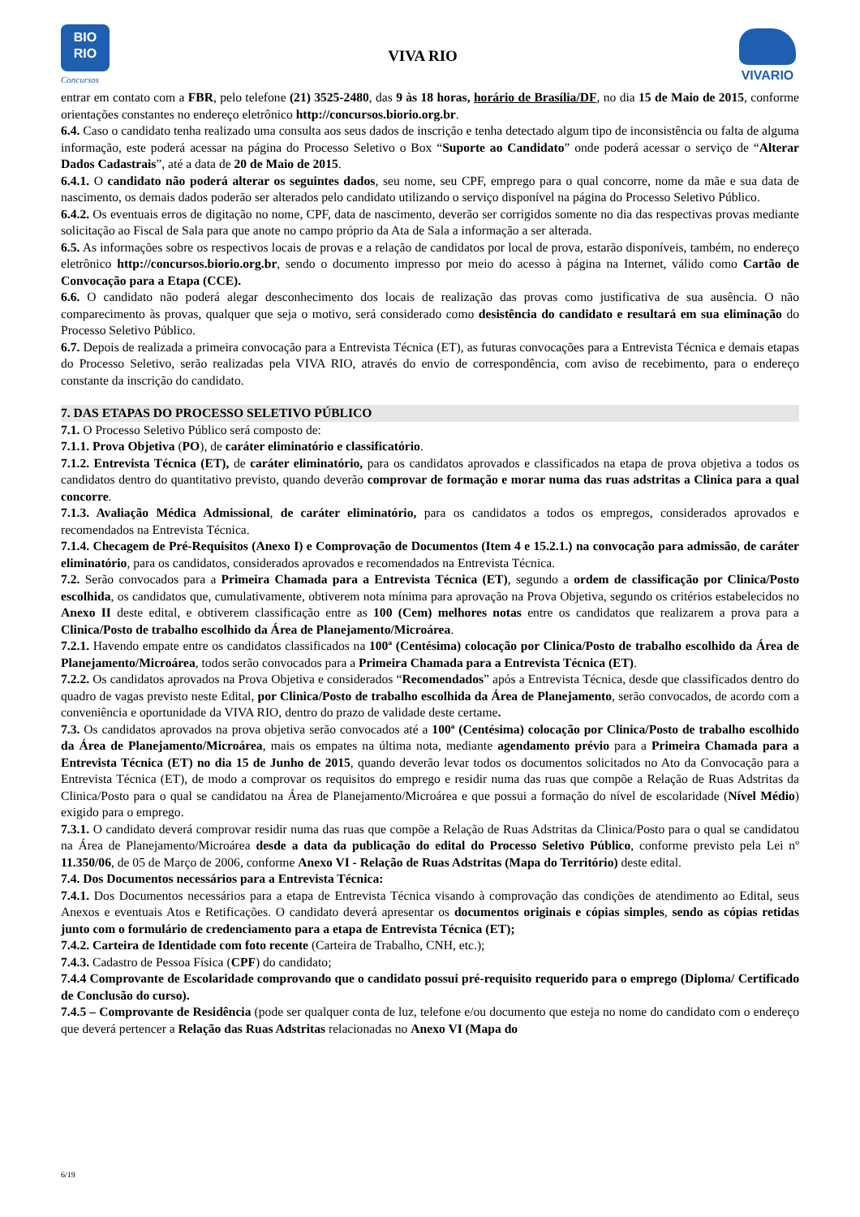BIO
RIO
Concursos
VIVA RIO
VIVARIO
entrar em contato com a FBR, pelo telefone (21) 3525-2480, das 9 às 18 horas, horário de Brasília/DF, no dia 15 de Maio de 2015, conforme orientações constantes no endereço eletrônico http://concursos.biorio.org.br.
6.4. Caso o candidato tenha realizado uma consulta aos seus dados de inscrição e tenha detectado algum tipo de inconsistência ou falta de alguma informação, este poderá acessar na página do Processo Seletivo o Box “Suporte ao Candidato” onde poderá acessar o serviço de “Alterar Dados Cadastrais”, até a data de 20 de Maio de 2015.
6.4.1. O candidato não poderá alterar os seguintes dados, seu nome, seu CPF, emprego para o qual concorre, nome da mãe e sua data de nascimento, os demais dados poderão ser alterados pelo candidato utilizando o serviço disponível na página do Processo Seletivo Público.
6.4.2. Os eventuais erros de digitação no nome, CPF, data de nascimento, deverão ser corrigidos somente no dia das respectivas provas mediante solicitação ao Fiscal de Sala para que anote no campo próprio da Ata de Sala a informação a ser alterada.
6.5. As informações sobre os respectivos locais de provas e a relação de candidatos por local de prova, estarão disponíveis, também, no endereço eletrônico http://concursos.biorio.org.br, sendo o documento impresso por meio do acesso à página na Internet, válido como Cartão de Convocação para a Etapa (CCE).
6.6. O candidato não poderá alegar desconhecimento dos locais de realização das provas como justificativa de sua ausência. O não comparecimento às provas, qualquer que seja o motivo, será considerado como desistência do candidato e resultará em sua eliminação do Processo Seletivo Público.
6.7. Depois de realizada a primeira convocação para a Entrevista Técnica (ET), as futuras convocações para a Entrevista Técnica e demais etapas do Processo Seletivo, serão realizadas pela VIVA RIO, através do envio de correspondência, com aviso de recebimento, para o endereço constante da inscrição do candidato.
7. DAS ETAPAS DO PROCESSO SELETIVO PÚBLICO
7.1. O Processo Seletivo Público será composto de:
7.1.1. Prova Objetiva (PO), de caráter eliminatório e classificatório.
7.1.2. Entrevista Técnica (ET), de caráter eliminatório, para os candidatos aprovados e classificados na etapa de prova objetiva a todos os candidatos dentro do quantitativo previsto, quando deverão comprovar de formação e morar numa das ruas adstritas a Clinica para a qual concorre.
7.1.3. Avaliação Médica Admissional, de caráter eliminatório, para os candidatos a todos os empregos, considerados aprovados e recomendados na Entrevista Técnica.
7.1.4. Checagem de Pré-Requisitos (Anexo I) e Comprovação de Documentos (Item 4 e 15.2.1.) na convocação para admissão, de caráter eliminatório, para os candidatos, considerados aprovados e recomendados na Entrevista Técnica.
7.2. Serão convocados para a Primeira Chamada para a Entrevista Técnica (ET), segundo a ordem de classificação por Clinica/Posto escolhida, os candidatos que, cumulativamente, obtiverem nota mínima para aprovação na Prova Objetiva, segundo os critérios estabelecidos no Anexo II deste edital, e obtiverem classificação entre as 100 (Cem) melhores notas entre os candidatos que realizarem a prova para a Clinica/Posto de trabalho escolhido da Área de Planejamento/Microárea.
7.2.1. Havendo empate entre os candidatos classificados na 100ª (Centésima) colocação por Clinica/Posto de trabalho escolhido da Área de Planejamento/Microárea, todos serão convocados para a Primeira Chamada para a Entrevista Técnica (ET).
7.2.2. Os candidatos aprovados na Prova Objetiva e considerados “Recomendados” após a Entrevista Técnica, desde que classificados dentro do quadro de vagas previsto neste Edital, por Clinica/Posto de trabalho escolhida da Área de Planejamento, serão convocados, de acordo com a conveniência e oportunidade da VIVA RIO, dentro do prazo de validade deste certame.
7.3. Os candidatos aprovados na prova objetiva serão convocados até a 100ª (Centésima) colocação por Clinica/Posto de trabalho escolhido da Área de Planejamento/Microárea, mais os empates na última nota, mediante agendamento prévio para a Primeira Chamada para a Entrevista Técnica (ET) no dia 15 de Junho de 2015, quando deverão levar todos os documentos solicitados no Ato da Convocação para a Entrevista Técnica (ET), de modo a comprovar os requisitos do emprego e residir numa das ruas que compõe a Relação de Ruas Adstritas da Clinica/Posto para o qual se candidatou na Área de Planejamento/Microárea e que possui a formação do nível de escolaridade (Nível Médio) exigido para o emprego.
7.3.1. O candidato deverá comprovar residir numa das ruas que compõe a Relação de Ruas Adstritas da Clinica/Posto para o qual se candidatou na Área de Planejamento/Microárea desde a data da publicação do edital do Processo Seletivo Público, conforme previsto pela Lei nº 11.350/06, de 05 de Março de 2006, conforme Anexo VI - Relação de Ruas Adstritas (Mapa do Território) deste edital.
7.4. Dos Documentos necessários para a Entrevista Técnica:
7.4.1. Dos Documentos necessários para a etapa de Entrevista Técnica visando à comprovação das condições de atendimento ao Edital, seus Anexos e eventuais Atos e Retificações. O candidato deverá apresentar os documentos originais e cópias simples, sendo as cópias retidas junto com o formulário de credenciamento para a etapa de Entrevista Técnica (ET);
7.4.2. Carteira de Identidade com foto recente (Carteira de Trabalho, CNH, etc.);
7.4.3. Cadastro de Pessoa Física (CPF) do candidato;
7.4.4 Comprovante de Escolaridade comprovando que o candidato possui pré-requisito requerido para o emprego (Diploma/ Certificado de Conclusão do curso).
7.4.5 – Comprovante de Residência (pode ser qualquer conta de luz, telefone e/ou documento que esteja no nome do candidato com o endereço que deverá pertencer a Relação das Ruas Adstritas relacionadas no Anexo VI (Mapa do
6/19